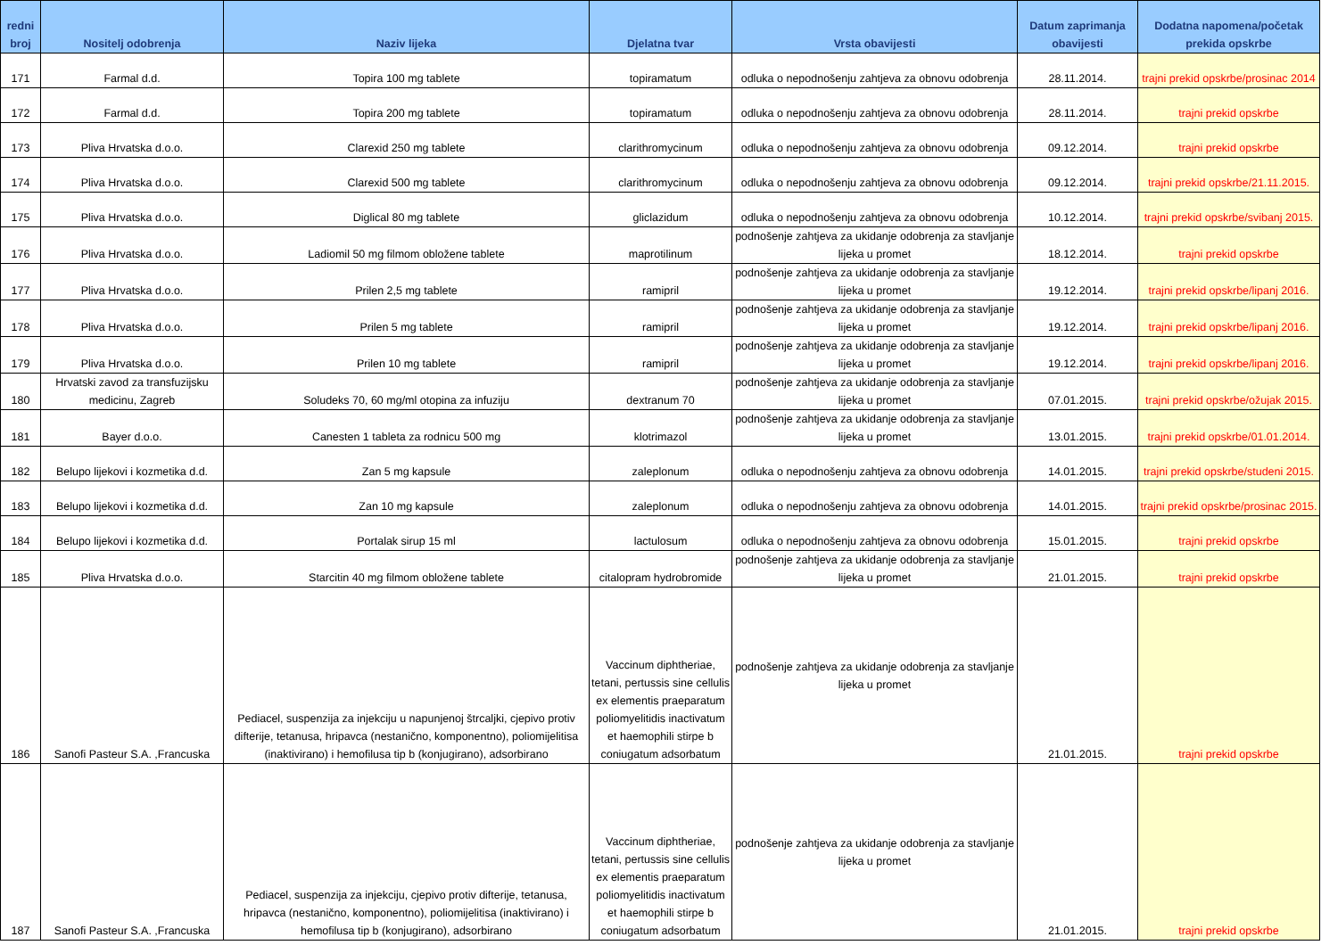| redni broj | Nositelj odobrenja | Naziv lijeka | Djelatna tvar | Vrsta obavijesti | Datum zaprimanja obavijesti | Dodatna napomena/početak prekida opskrbe |
| --- | --- | --- | --- | --- | --- | --- |
| 171 | Farmal d.d. | Topira 100 mg tablete | topiramatum | odluka o nepodnošenju zahtjeva za obnovu odobrenja | 28.11.2014. | trajni prekid opskrbe/prosinac 2014 |
| 172 | Farmal d.d. | Topira 200 mg tablete | topiramatum | odluka o nepodnošenju zahtjeva za obnovu odobrenja | 28.11.2014. | trajni prekid opskrbe |
| 173 | Pliva Hrvatska d.o.o. | Clarexid 250 mg tablete | clarithromycinum | odluka o nepodnošenju zahtjeva za obnovu odobrenja | 09.12.2014. | trajni prekid opskrbe |
| 174 | Pliva Hrvatska d.o.o. | Clarexid 500 mg tablete | clarithromycinum | odluka o nepodnošenju zahtjeva za obnovu odobrenja | 09.12.2014. | trajni prekid opskrbe/21.11.2015. |
| 175 | Pliva Hrvatska d.o.o. | Diglical 80 mg tablete | gliclazidum | odluka o nepodnošenju zahtjeva za obnovu odobrenja | 10.12.2014. | trajni prekid opskrbe/svibanj 2015. |
| 176 | Pliva Hrvatska d.o.o. | Ladiomil 50 mg filmom obložene tablete | maprotilinum | podnošenje zahtjeva za ukidanje odobrenja za stavljanje lijeka u promet | 18.12.2014. | trajni prekid opskrbe |
| 177 | Pliva Hrvatska d.o.o. | Prilen 2,5 mg tablete | ramipril | podnošenje zahtjeva za ukidanje odobrenja za stavljanje lijeka u promet | 19.12.2014. | trajni prekid opskrbe/lipanj 2016. |
| 178 | Pliva Hrvatska d.o.o. | Prilen 5 mg tablete | ramipril | podnošenje zahtjeva za ukidanje odobrenja za stavljanje lijeka u promet | 19.12.2014. | trajni prekid opskrbe/lipanj 2016. |
| 179 | Pliva Hrvatska d.o.o. | Prilen 10 mg tablete | ramipril | podnošenje zahtjeva za ukidanje odobrenja za stavljanje lijeka u promet | 19.12.2014. | trajni prekid opskrbe/lipanj 2016. |
| 180 | Hrvatski zavod za transfuzijsku medicinu, Zagreb | Soludeks 70, 60 mg/ml otopina za infuziju | dextranum 70 | podnošenje zahtjeva za ukidanje odobrenja za stavljanje lijeka u promet | 07.01.2015. | trajni prekid opskrbe/ožujak 2015. |
| 181 | Bayer d.o.o. | Canesten 1 tableta za rodnicu 500 mg | klotrimazol | podnošenje zahtjeva za ukidanje odobrenja za stavljanje lijeka u promet | 13.01.2015. | trajni prekid opskrbe/01.01.2014. |
| 182 | Belupo lijekovi i kozmetika d.d. | Zan 5 mg kapsule | zaleplonum | odluka o nepodnošenju zahtjeva za obnovu odobrenja | 14.01.2015. | trajni prekid opskrbe/studeni 2015. |
| 183 | Belupo lijekovi i kozmetika d.d. | Zan 10 mg kapsule | zaleplonum | odluka o nepodnošenju zahtjeva za obnovu odobrenja | 14.01.2015. | trajni prekid opskrbe/prosinac 2015. |
| 184 | Belupo lijekovi i kozmetika d.d. | Portalak sirup 15 ml | lactulosum | odluka o nepodnošenju zahtjeva za obnovu odobrenja | 15.01.2015. | trajni prekid opskrbe |
| 185 | Pliva Hrvatska d.o.o. | Starcitin 40 mg filmom obložene tablete | citalopram hydrobromide | podnošenje zahtjeva za ukidanje odobrenja za stavljanje lijeka u promet | 21.01.2015. | trajni prekid opskrbe |
| 186 | Sanofi Pasteur S.A. ,Francuska | Pediacel, suspenzija za injekciju u napunjenoj štrcaljki, cjepivo protiv difterije, tetanusa, hripavca (nestanično, komponentno), poliomijelitisa (inaktivirano) i hemofilusa tip b (konjugirano), adsorbirano | Vaccinum diphtheriae, tetani, pertussis sine cellulis ex elementis praeparatum poliomyelitidis inactivatum et haemophili stirpe b coniugatum adsorbatum | podnošenje zahtjeva za ukidanje odobrenja za stavljanje lijeka u promet | 21.01.2015. | trajni prekid opskrbe |
| 187 | Sanofi Pasteur S.A. ,Francuska | Pediacel, suspenzija za injekciju, cjepivo protiv difterije, tetanusa, hripavca (nestanično, komponentno), poliomijelitisa (inaktivirano) i hemofilusa tip b (konjugirano), adsorbirano | Vaccinum diphtheriae, tetani, pertussis sine cellulis ex elementis praeparatum poliomyelitidis inactivatum et haemophili stirpe b coniugatum adsorbatum | podnošenje zahtjeva za ukidanje odobrenja za stavljanje lijeka u promet | 21.01.2015. | trajni prekid opskrbe |